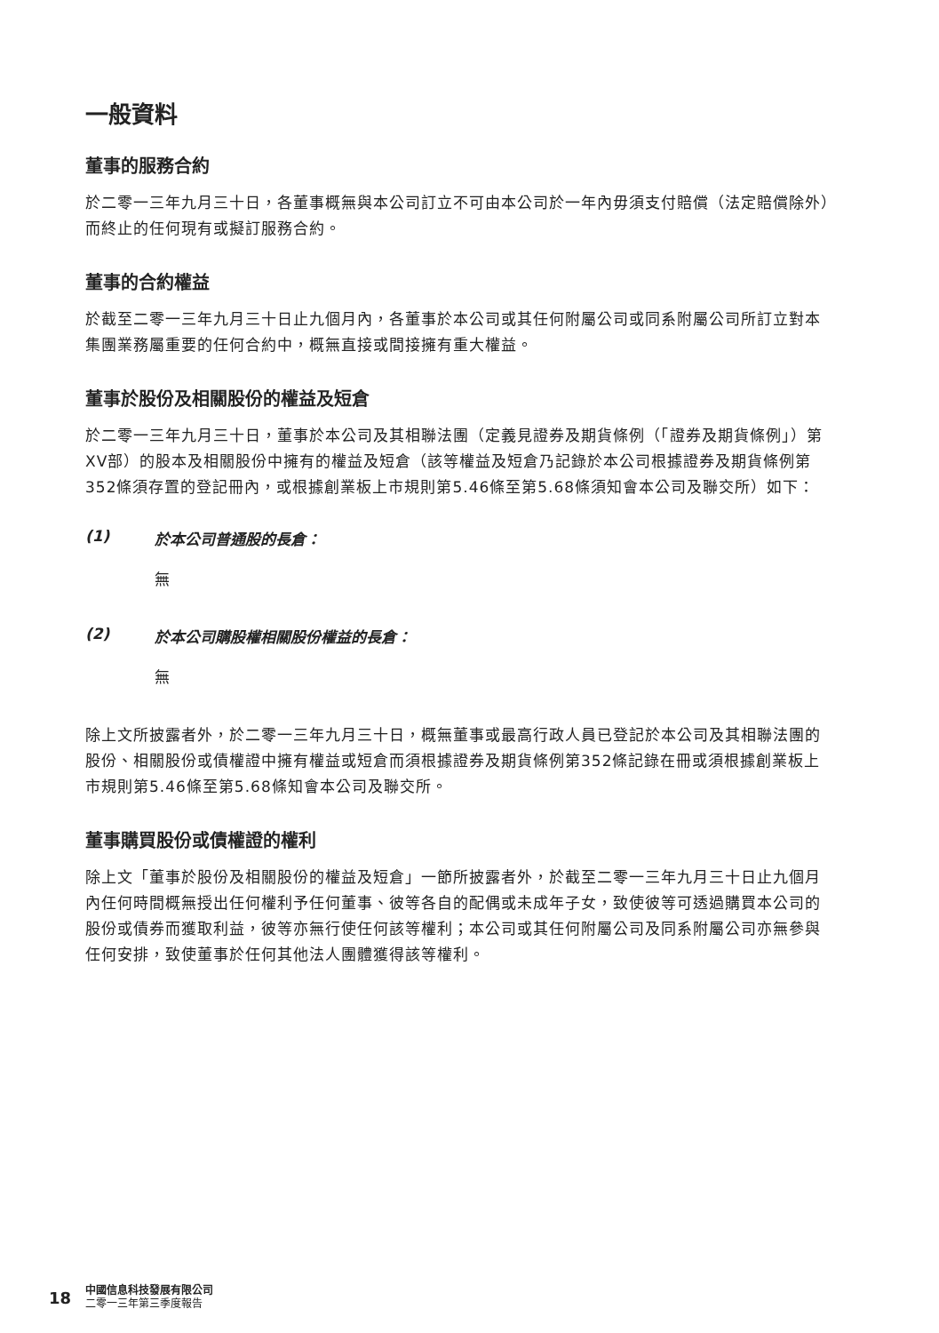一般資料
董事的服務合約
於二零一三年九月三十日，各董事概無與本公司訂立不可由本公司於一年內毋須支付賠償（法定賠償除外）而終止的任何現有或擬訂服務合約。
董事的合約權益
於截至二零一三年九月三十日止九個月內，各董事於本公司或其任何附屬公司或同系附屬公司所訂立對本集團業務屬重要的任何合約中，概無直接或間接擁有重大權益。
董事於股份及相關股份的權益及短倉
於二零一三年九月三十日，董事於本公司及其相聯法團（定義見證券及期貨條例（「證券及期貨條例」）第XV部）的股本及相關股份中擁有的權益及短倉（該等權益及短倉乃記錄於本公司根據證券及期貨條例第352條須存置的登記冊內，或根據創業板上市規則第5.46條至第5.68條須知會本公司及聯交所）如下：
(1) 於本公司普通股的長倉：
無
(2) 於本公司購股權相關股份權益的長倉：
無
除上文所披露者外，於二零一三年九月三十日，概無董事或最高行政人員已登記於本公司及其相聯法團的股份、相關股份或債權證中擁有權益或短倉而須根據證券及期貨條例第352條記錄在冊或須根據創業板上市規則第5.46條至第5.68條知會本公司及聯交所。
董事購買股份或債權證的權利
除上文「董事於股份及相關股份的權益及短倉」一節所披露者外，於截至二零一三年九月三十日止九個月內任何時間概無授出任何權利予任何董事、彼等各自的配偶或未成年子女，致使彼等可透過購買本公司的股份或債券而獲取利益，彼等亦無行使任何該等權利；本公司或其任何附屬公司及同系附屬公司亦無參與任何安排，致使董事於任何其他法人團體獲得該等權利。
18
中國信息科技發展有限公司
二零一三年第三季度報告